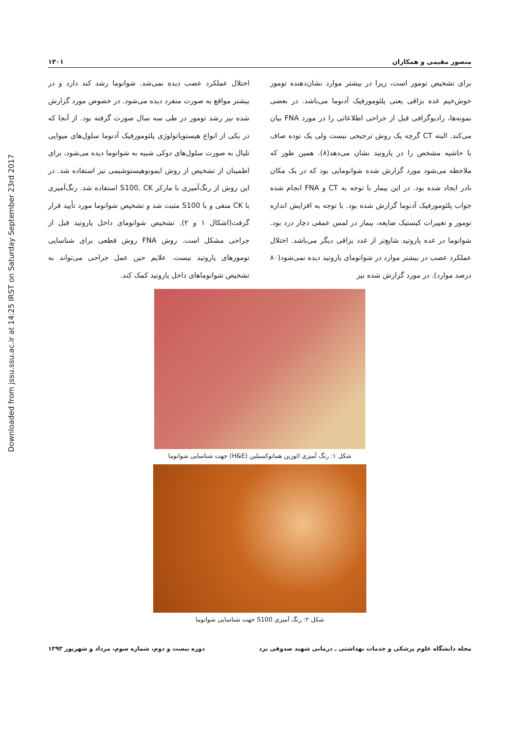Downloaded from jssu.ssu.ac.ir at 14:25 IRST on Saturday September 23rd 2017
منصور مقیمی و همکاران ۱۳۰۱
برای تشخیص تومور است، زیرا در بیشتر موارد نشان‌دهنده تومور خوش‌خیم غده بزاقی یعنی پلئومورفیک آدنوما می‌باشد. در بعضی نمونه‌ها، رادیوگرافی قبل از جراحی اطلاعاتی را در مورد FNA بیان می‌کند. البته CT گرچه یک روش ترجیحی نیست ولی یک توده صاف با حاشیه مشخص را در پاروتید نشان می‌دهد(۸). همین طور که ملاحظه می‌شود مورد گزارش شده شوانومایی بود که در یک مکان نادر ایجاد شده بود. در این بیمار با توجه به CT و FNA انجام شده جواب پلئومورفیک آدنوما گزارش شده بود. با توجه به افزایش اندازه تومور و تغییرات کیستیک ضایعه، بیمار در لمس عمقی دچار درد بود. شوانوما در غده پاروتید شایع‌تر از غدد بزاقی دیگر می‌باشد. اختلال عملکرد عصب در بیشتر موارد در شوانومای پاروتید دیده نمی‌شود(۸۰ درصد موارد). در مورد گزارش شده نیز
اختلال عملکرد عصب دیده نمی‌شد. شوانوما رشد کند دارد و در بیشتر مواقع به صورت منفرد دیده می‌شود. در خصوص مورد گزارش شده نیز رشد تومور در طی سه سال صورت گرفته بود. از آنجا که در یکی از انواع هیستوپاتولوژی پلئومورفیک آدنوما سلول‌های میواپی تلیال به صورت سلول‌های دوکی شبیه به شوانوما دیده می‌شود، برای اطمینان از تشخیص از روش ایمونوهیستوشیمی نیز استفاده شد. در این روش از رنگ‌آمیزی با مارکر S100, CK استفاده شد. رنگ‌آمیزی با CK منفی و با S100 مثبت شد و تشخیص شوانوما مورد تأیید قرار گرفت(اشکال ۱ و ۲). تشخیص شوانومای داخل پاروتید قبل از جراحی مشکل است. روش FNA روش قطعی برای شناسایی تومورهای پاروتید نیست. علایم حین عمل جراحی می‌تواند به تشخیص شوانوماهای داخل پاروتید کمک کند.
شکل ۱: رنگ آمیزی ائوزین هماتوکسیلین (H&E) جهت شناسایی شوانوما
شکل ۲: رنگ آمیزی S100 جهت شناسایی شوانوما
مجله دانشگاه علوم پزشکی و خدمات بهداشتی ـ درمانی شهید صدوقی یزد دوره بیست و دوم، شماره سوم، مرداد و شهریور ۱۳۹۳